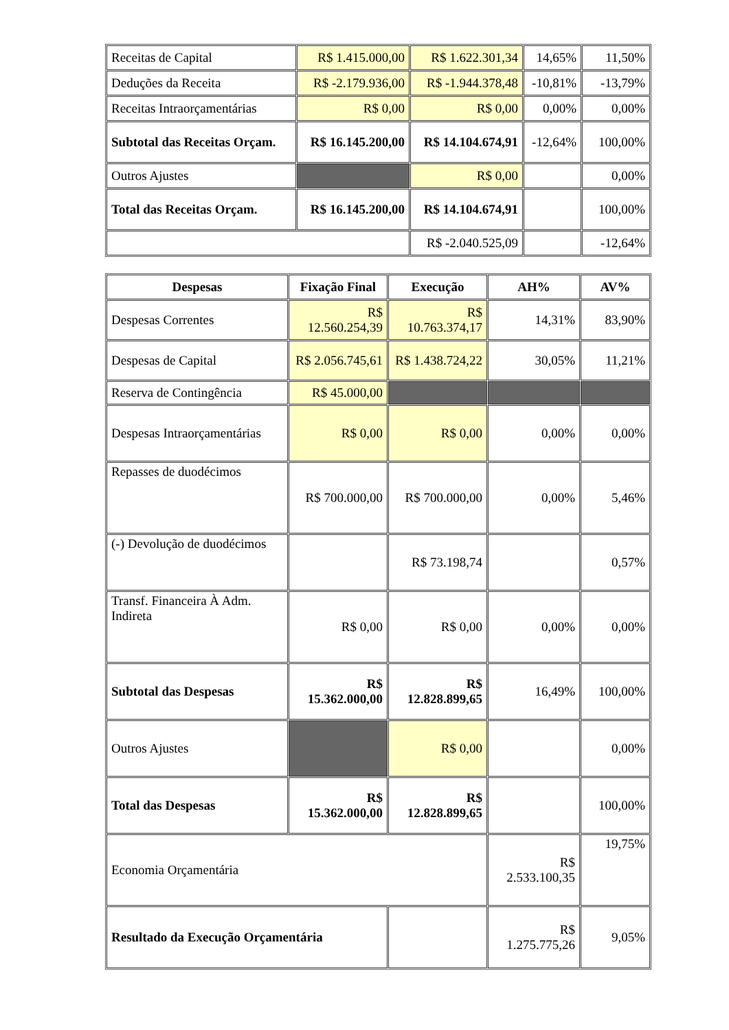| Receitas de Capital | R$ 1.415.000,00 | R$ 1.622.301,34 | 14,65% | 11,50% |
| Deduções da Receita | R$ -2.179.936,00 | R$ -1.944.378,48 | -10,81% | -13,79% |
| Receitas Intraorçamentárias | R$ 0,00 | R$ 0,00 | 0,00% | 0,00% |
| Subtotal das Receitas Orçam. | R$ 16.145.200,00 | R$ 14.104.674,91 | -12,64% | 100,00% |
| Outros Ajustes | | R$ 0,00 | | 0,00% |
| Total das Receitas Orçam. | R$ 16.145.200,00 | R$ 14.104.674,91 | | 100,00% |
| | | R$ -2.040.525,09 | | -12,64% |
| Despesas | Fixação Final | Execução | AH% | AV% |
| --- | --- | --- | --- | --- |
| Despesas Correntes | R$ 12.560.254,39 | R$ 10.763.374,17 | 14,31% | 83,90% |
| Despesas de Capital | R$ 2.056.745,61 | R$ 1.438.724,22 | 30,05% | 11,21% |
| Reserva de Contingência | R$ 45.000,00 | | | |
| Despesas Intraorçamentárias | R$ 0,00 | R$ 0,00 | 0,00% | 0,00% |
| Repasses de duodécimos | R$ 700.000,00 | R$ 700.000,00 | 0,00% | 5,46% |
| (-) Devolução de duodécimos | | R$ 73.198,74 | | 0,57% |
| Transf. Financeira À Adm. Indireta | R$ 0,00 | R$ 0,00 | 0,00% | 0,00% |
| Subtotal das Despesas | R$ 15.362.000,00 | R$ 12.828.899,65 | 16,49% | 100,00% |
| Outros Ajustes | | R$ 0,00 | | 0,00% |
| Total das Despesas | R$ 15.362.000,00 | R$ 12.828.899,65 | | 100,00% |
| Economia Orçamentária | | | R$ 2.533.100,35 | 19,75% |
| Resultado da Execução Orçamentária | | | R$ 1.275.775,26 | 9,05% |